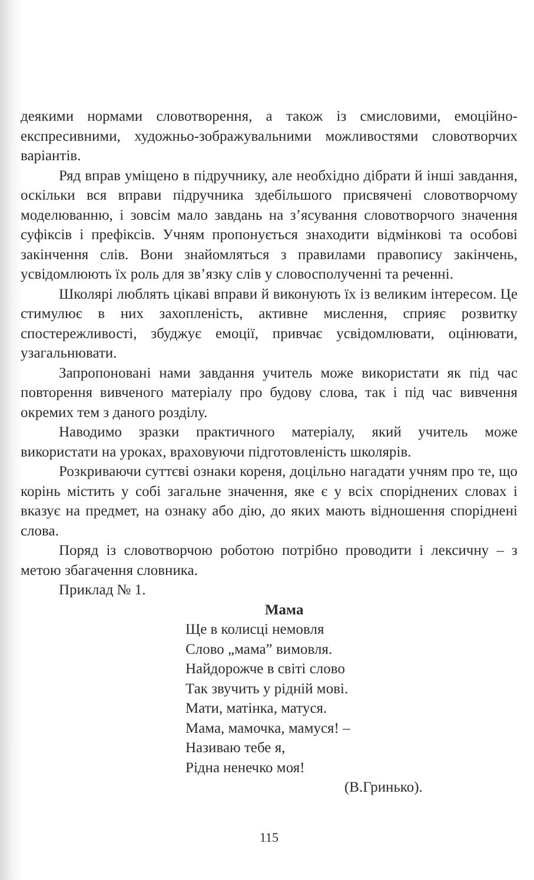деякими нормами словотворення, а також із смисловими, емоційно-експресивними, художньо-зображувальними можливостями словотворчих варіантів.
Ряд вправ уміщено в підручнику, але необхідно дібрати й інші завдання, оскільки вся вправи підручника здебільшого присвячені словотворчому моделюванню, і зовсім мало завдань на з’ясування словотворчого значення суфіксів і префіксів. Учням пропонується знаходити відмінкові та особові закінчення слів. Вони знайомляться з правилами правопису закінчень, усвідомлюють їх роль для зв’язку слів у словосполученні та реченні.
Школярі люблять цікаві вправи й виконують їх із великим інтересом. Це стимулює в них захопленість, активне мислення, сприяє розвитку спостережливості, збуджує емоції, привчає усвідомлювати, оцінювати, узагальнювати.
Запропоновані нами завдання учитель може використати як під час повторення вивченого матеріалу про будову слова, так і під час вивчення окремих тем з даного розділу.
Наводимо зразки практичного матеріалу, який учитель може використати на уроках, враховуючи підготовленість школярів.
Розкриваючи суттєві ознаки кореня, доцільно нагадати учням про те, що корінь містить у собі загальне значення, яке є у всіх споріднених словах і вказує на предмет, на ознаку або дію, до яких мають відношення споріднені слова.
Поряд із словотворчою роботою потрібно проводити і лексичну – з метою збагачення словника.
Приклад № 1.
Мама
Ще в колисці немовля
Слово „мама” вимовля.
Найдорожче в світі слово
Так звучить у рідній мові.
Мати, матінка, матуся.
Мама, мамочка, мамуся! –
Називаю тебе я,
Рідна ненечко моя!
(В.Гринько).
115